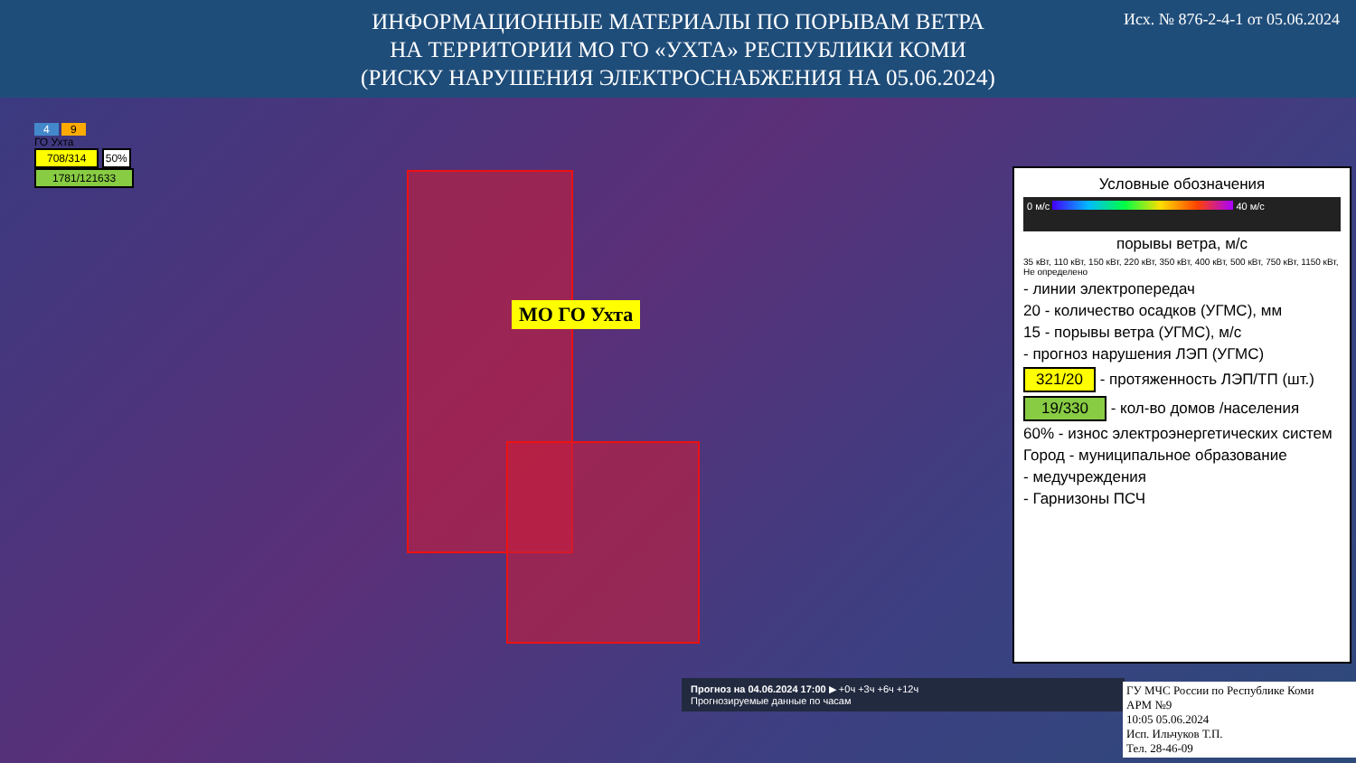ИНФОРМАЦИОННЫЕ МАТЕРИАЛЫ ПО ПОРЫВАМ ВЕТРА
НА ТЕРРИТОРИИ МО ГО «УХТА» РЕСПУБЛИКИ КОМИ
(РИСКУ НАРУШЕНИЯ ЭЛЕКТРОСНАБЖЕНИЯ НА 05.06.2024)
Исх. № 876-2-4-1 от 05.06.2024
МО ГО Ухта
4 9
ГО Ухта
708/314 50%
1781/121633
Условные обозначения
0 м/с 40 м/с
порывы ветра, м/с
35 кВт, 110 кВт, 150 кВт, 220 кВт, 350 кВт, 400 кВт, 500 кВт, 750 кВт, 1150 кВт, Не определено
- линии электропередач
20 - количество осадков (УГМС), мм
15 - порывы ветра (УГМС), м/с
- прогноз нарушения ЛЭП (УГМС)
321/20 - протяженность ЛЭП/ТП (шт.)
19/330 - кол-во домов /населения
60% - износ электроэнергетических систем
Город - муниципальное образование
- медучреждения
- Гарнизоны ПСЧ
Прогноз на 04.06.2024 17:00 ▶ +0ч +3ч +6ч +12ч
Прогнозируемые данные по часам
ГУ МЧС России по Республике Коми
АРМ №9
10:05 05.06.2024
Исп. Ильчуков Т.П.
Тел. 28-46-09